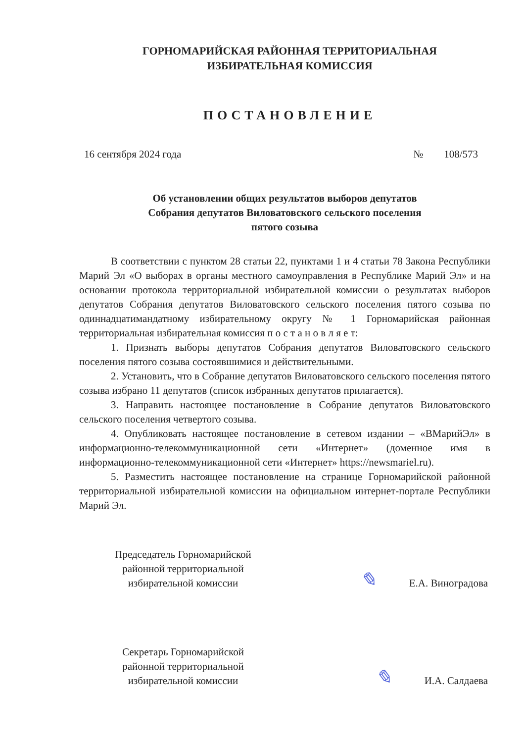ГОРНОМАРИЙСКАЯ РАЙОННАЯ ТЕРРИТОРИАЛЬНАЯ
ИЗБИРАТЕЛЬНАЯ КОМИССИЯ
ПОСТАНОВЛЕНИЕ
16 сентября 2024 года № 108/573
Об установлении общих результатов выборов депутатов
Собрания депутатов Виловатовского сельского поселения
пятого созыва
В соответствии с пунктом 28 статьи 22, пунктами 1 и 4 статьи 78 Закона Республики Марий Эл «О выборах в органы местного самоуправления в Республике Марий Эл» и на основании протокола территориальной избирательной комиссии о результатах выборов депутатов Собрания депутатов Виловатовского сельского поселения пятого созыва по одиннадцатимандатному избирательному округу № 1 Горномарийская районная территориальная избирательная комиссия п о с т а н о в л я е т:
1. Признать выборы депутатов Собрания депутатов Виловатовского сельского поселения пятого созыва состоявшимися и действительными.
2. Установить, что в Собрание депутатов Виловатовского сельского поселения пятого созыва избрано 11 депутатов (список избранных депутатов прилагается).
3. Направить настоящее постановление в Собрание депутатов Виловатовского сельского поселения четвертого созыва.
4. Опубликовать настоящее постановление в сетевом издании – «ВМарийЭл» в информационно-телекоммуникационной сети «Интернет» (доменное имя в информационно-телекоммуникационной сети «Интернет» https://newsmariel.ru).
5. Разместить настоящее постановление на странице Горномарийской районной территориальной избирательной комиссии на официальном интернет-портале Республики Марий Эл.
Председатель Горномарийской
районной территориальной
избирательной комиссии
✎ Е.А. Виноградова
Секретарь Горномарийской
районной территориальной
избирательной комиссии
✎ И.А. Салдаева